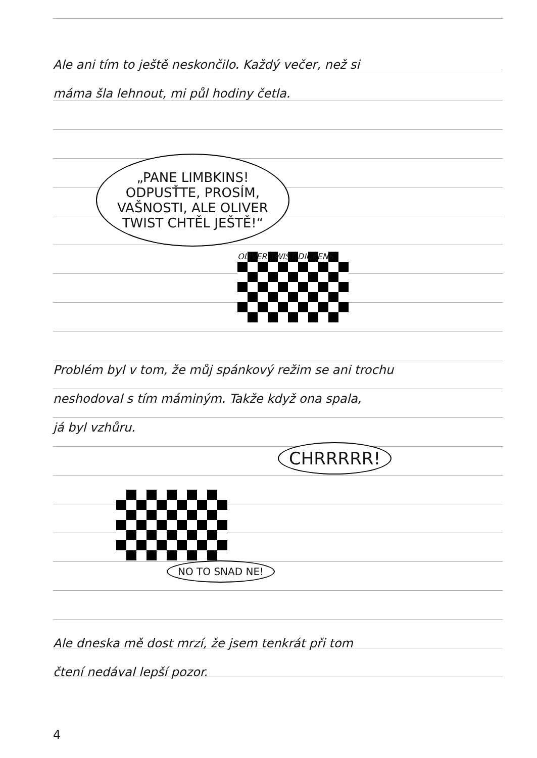Ale ani tím to ještě neskončilo. Každý večer, než si
máma šla lehnout, mi půl hodiny četla.
„PANE LIMBKINS!
ODPUSŤTE, PROSÍM,
VAŠNOSTI, ALE OLIVER
TWIST CHTĚL JEŠTĚ!“
OLIVER TWIST DICKENS
Problém byl v tom, že můj spánkový režim se ani trochu
neshodoval s tím máminým. Takže když ona spala,
já byl vzhůru.
CHRRRRR!
NO TO SNAD NE!
Ale dneska mě dost mrzí, že jsem tenkrát při tom
čtení nedával lepší pozor.
4